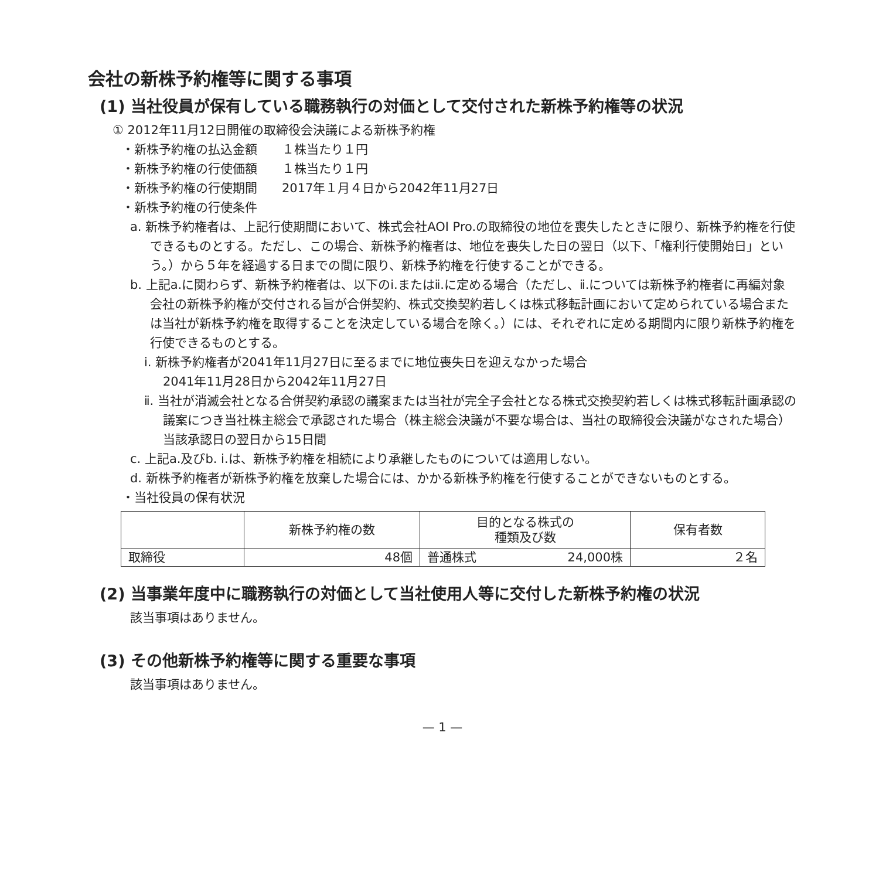会社の新株予約権等に関する事項
(1) 当社役員が保有している職務執行の対価として交付された新株予約権等の状況
① 2012年11月12日開催の取締役会決議による新株予約権
・新株予約権の払込金額　　１株当たり１円
・新株予約権の行使価額　　１株当たり１円
・新株予約権の行使期間　　2017年１月４日から2042年11月27日
・新株予約権の行使条件
a. 新株予約権者は、上記行使期間において、株式会社AOI Pro.の取締役の地位を喪失したときに限り、新株予約権を行使できるものとする。ただし、この場合、新株予約権者は、地位を喪失した日の翌日（以下、「権利行使開始日」という。）から５年を経過する日までの間に限り、新株予約権を行使することができる。
b. 上記a.に関わらず、新株予約権者は、以下のⅰ.またはⅱ.に定める場合（ただし、ⅱ.については新株予約権者に再編対象会社の新株予約権が交付される旨が合併契約、株式交換契約若しくは株式移転計画において定められている場合または当社が新株予約権を取得することを決定している場合を除く。）には、それぞれに定める期間内に限り新株予約権を行使できるものとする。
ⅰ. 新株予約権者が2041年11月27日に至るまでに地位喪失日を迎えなかった場合
2041年11月28日から2042年11月27日
ⅱ. 当社が消滅会社となる合併契約承認の議案または当社が完全子会社となる株式交換契約若しくは株式移転計画承認の議案につき当社株主総会で承認された場合（株主総会決議が不要な場合は、当社の取締役会決議がなされた場合）
当該承認日の翌日から15日間
c. 上記a.及びb. ⅰ.は、新株予約権を相続により承継したものについては適用しない。
d. 新株予約権者が新株予約権を放棄した場合には、かかる新株予約権を行使することができないものとする。
・当社役員の保有状況
| | 新株予約権の数 | 目的となる株式の 種類及び数 | 保有者数 |
| --- | --- | --- | --- |
| 取締役 | 48個 | 普通株式 24,000株 | ２名 |
(2) 当事業年度中に職務執行の対価として当社使用人等に交付した新株予約権の状況
該当事項はありません。
(3) その他新株予約権等に関する重要な事項
該当事項はありません。
— 1 —